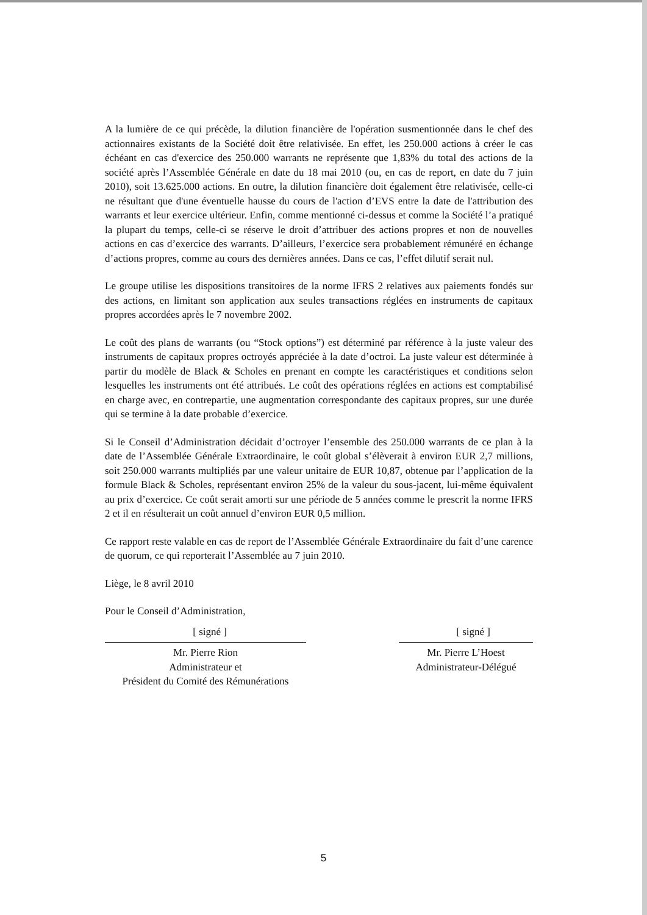A la lumière de ce qui précède, la dilution financière de l'opération susmentionnée dans le chef des actionnaires existants de la Société doit être relativisée. En effet, les 250.000 actions à créer le cas échéant en cas d'exercice des 250.000 warrants ne représente que 1,83% du total des actions de la société après l’Assemblée Générale en date du 18 mai 2010 (ou, en cas de report, en date du 7 juin 2010), soit 13.625.000 actions. En outre, la dilution financière doit également être relativisée, celle-ci ne résultant que d'une éventuelle hausse du cours de l'action d’EVS entre la date de l'attribution des warrants et leur exercice ultérieur. Enfin, comme mentionné ci-dessus et comme la Société l’a pratiqué la plupart du temps, celle-ci se réserve le droit d’attribuer des actions propres et non de nouvelles actions en cas d’exercice des warrants. D’ailleurs, l’exercice sera probablement rémunéré en échange d’actions propres, comme au cours des dernières années. Dans ce cas, l’effet dilutif serait nul.
Le groupe utilise les dispositions transitoires de la norme IFRS 2 relatives aux paiements fondés sur des actions, en limitant son application aux seules transactions réglées en instruments de capitaux propres accordées après le 7 novembre 2002.
Le coût des plans de warrants (ou “Stock options”) est déterminé par référence à la juste valeur des instruments de capitaux propres octroyés appréciée à la date d’octroi. La juste valeur est déterminée à partir du modèle de Black & Scholes en prenant en compte les caractéristiques et conditions selon lesquelles les instruments ont été attribués. Le coût des opérations réglées en actions est comptabilisé en charge avec, en contrepartie, une augmentation correspondante des capitaux propres, sur une durée qui se termine à la date probable d’exercice.
Si le Conseil d’Administration décidait d’octroyer l’ensemble des 250.000 warrants de ce plan à la date de l’Assemblée Générale Extraordinaire, le coût global s’élèverait à environ EUR 2,7 millions, soit 250.000 warrants multipliés par une valeur unitaire de EUR 10,87, obtenue par l’application de la formule Black & Scholes, représentant environ 25% de la valeur du sous-jacent, lui-même équivalent au prix d’exercice. Ce coût serait amorti sur une période de 5 années comme le prescrit la norme IFRS 2 et il en résulterait un coût annuel d’environ EUR 0,5 million.
Ce rapport reste valable en cas de report de l’Assemblée Générale Extraordinaire du fait d’une carence de quorum, ce qui reporterait l’Assemblée au 7 juin 2010.
Liège, le 8 avril 2010
Pour le Conseil d’Administration,
[ signé ]
Mr. Pierre Rion
Administrateur et
Président du Comité des Rémunérations
[ signé ]
Mr. Pierre L’Hoest
Administrateur-Délégué
5